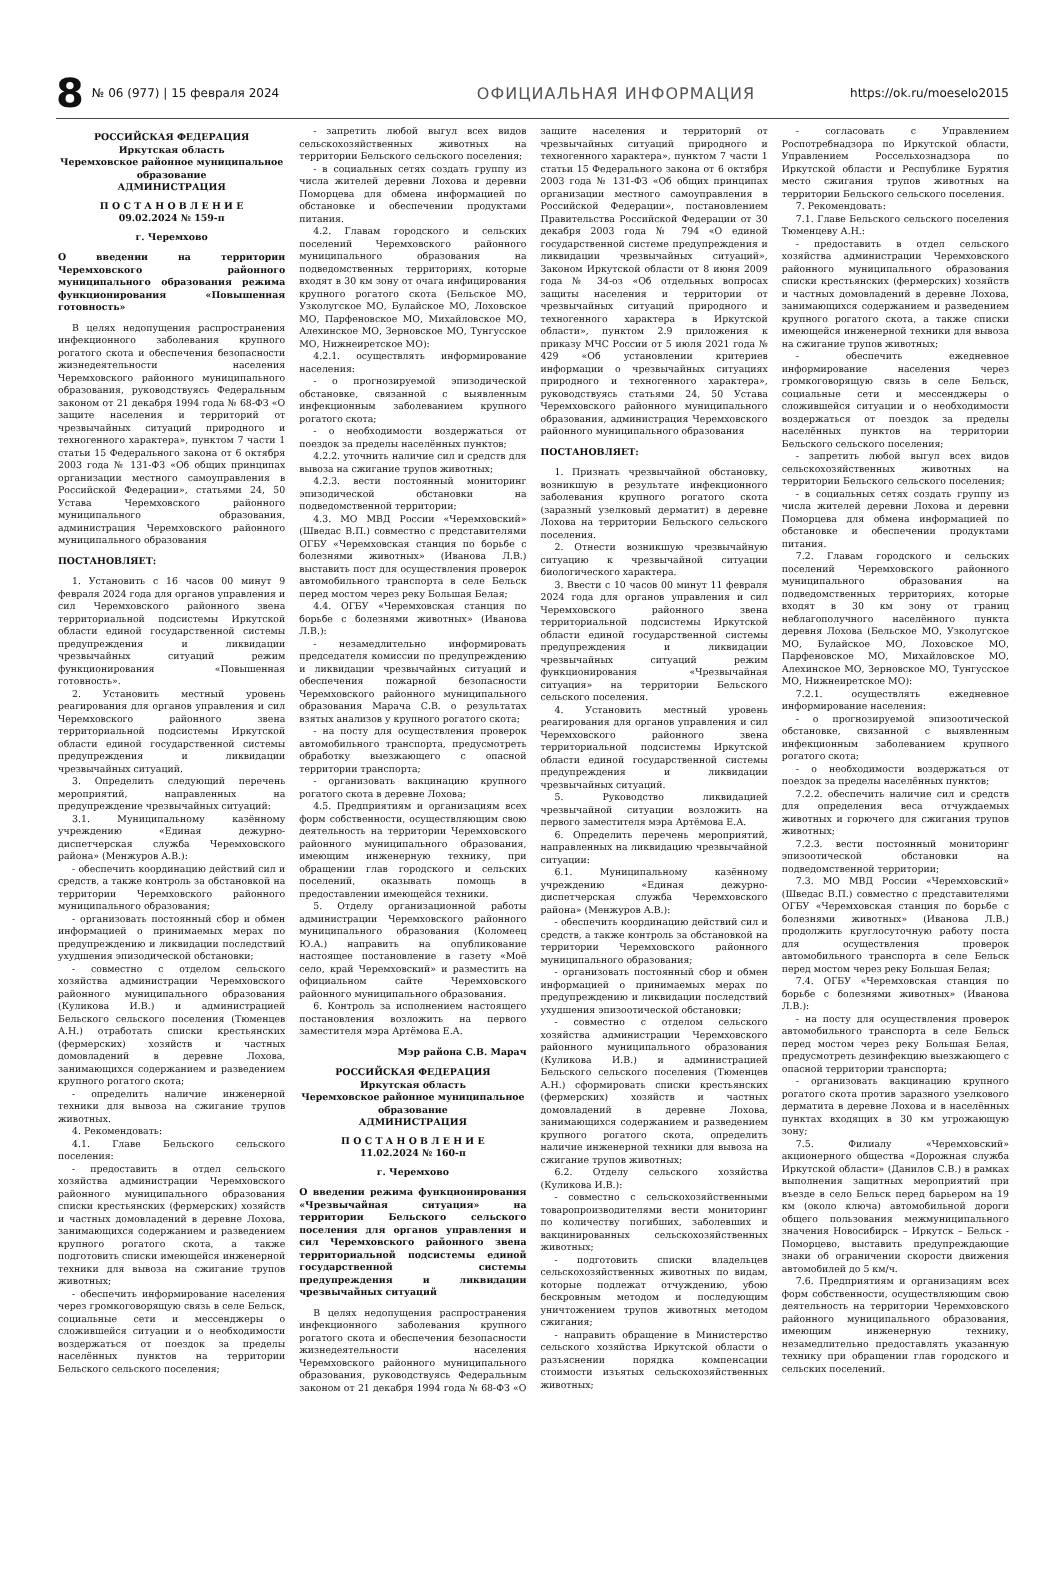8 № 06 (977) | 15 февраля 2024 ОФИЦИАЛЬНАЯ ИНФОРМАЦИЯ https://ok.ru/moeselo2015
РОССИЙСКАЯ ФЕДЕРАЦИЯ
Иркутская область
Черемховское районное муниципальное образование
АДМИНИСТРАЦИЯ
П О С Т А Н О В Л Е Н И Е
09.02.2024 № 159-п
г. Черемхово
О введении на территории Черемховского районного муниципального образования режима функционирования «Повышенная готовность»
В целях недопущения распространения инфекционного заболевания крупного рогатого скота и обеспечения безопасности жизнедеятельности населения Черемховского районного муниципального образования, руководствуясь Федеральным законом от 21 декабря 1994 года № 68-ФЗ «О защите населения и территорий от чрезвычайных ситуаций природного и техногенного характера», пунктом 7 части 1 статьи 15 Федерального закона от 6 октября 2003 года № 131-ФЗ «Об общих принципах организации местного самоуправления в Российской Федерации», статьями 24, 50 Устава Черемховского районного муниципального образования, администрация Черемховского районного муниципального образования
ПОСТАНОВЛЯЕТ:
1. Установить с 16 часов 00 минут 9 февраля 2024 года для органов управления и сил Черемховского районного звена территориальной подсистемы Иркутской области единой государственной системы предупреждения и ликвидации чрезвычайных ситуаций режим функционирования «Повышенная готовность».
2. Установить местный уровень реагирования для органов управления и сил Черемховского районного звена территориальной подсистемы Иркутской области единой государственной системы предупреждения и ликвидации чрезвычайных ситуаций.
3. Определить следующий перечень мероприятий, направленных на предупреждение чрезвычайных ситуаций:
3.1. Муниципальному казённому учреждению «Единая дежурно-диспетчерская служба Черемховского района» (Менжуров А.В.):
- обеспечить координацию действий сил и средств, а также контроль за обстановкой на территории Черемховского районного муниципального образования;
- организовать постоянный сбор и обмен информацией о принимаемых мерах по предупреждению и ликвидации последствий ухудшения эпизодической обстановки;
- совместно с отделом сельского хозяйства администрации Черемховского районного муниципального образования (Куликова И.В.) и администрацией Бельского сельского поселения (Тюменцев А.Н.) отработать списки крестьянских (фермерских) хозяйств и частных домовладений в деревне Лохова, занимающихся содержанием и разведением крупного рогатого скота;
- определить наличие инженерной техники для вывоза на сжигание трупов животных.
4. Рекомендовать:
4.1. Главе Бельского сельского поселения:
- предоставить в отдел сельского хозяйства администрации Черемховского районного муниципального образования списки крестьянских (фермерских) хозяйств и частных домовладений в деревне Лохова, занимающихся содержанием и разведением крупного рогатого скота, а также подготовить списки имеющейся инженерной техники для вывоза на сжигание трупов животных;
- обеспечить информирование населения через громкоговорящую связь в селе Бельск, социальные сети и мессенджеры о сложившейся ситуации и о необходимости воздержаться от поездок за пределы населённых пунктов на территории Бельского сельского поселения;
- запретить любой выгул всех видов сельскохозяйственных животных на территории Бельского сельского поселения;
- в социальных сетях создать группу из числа жителей деревни Лохова и деревни Поморцева для обмена информацией по обстановке и обеспечении продуктами питания.
4.2. Главам городского и сельских поселений Черемховского районного муниципального образования на подведомственных территориях, которые входят в 30 км зону от очага инфицирования крупного рогатого скота (Бельское МО, Узколугское МО, Булайское МО, Лоховское МО, Парфеновское МО, Михайловское МО, Алехинское МО, Зерновское МО, Тунгусское МО, Нижнеиретское МО):
4.2.1. осуществлять информирование населения:
- о прогнозируемой эпизодической обстановке, связанной с выявленным инфекционным заболеванием крупного рогатого скота;
- о необходимости воздержаться от поездок за пределы населённых пунктов;
4.2.2. уточнить наличие сил и средств для вывоза на сжигание трупов животных;
4.2.3. вести постоянный мониторинг эпизодической обстановки на подведомственной территории;
4.3. МО МВД России «Черемховский» (Шведас В.П.) совместно с представителями ОГБУ «Черемховская станция по борьбе с болезнями животных» (Иванова Л.В.) выставить пост для осуществления проверок автомобильного транспорта в селе Бельск перед мостом через реку Большая Белая;
4.4. ОГБУ «Черемховская станция по борьбе с болезнями животных» (Иванова Л.В.):
- незамедлительно информировать председателя комиссии по предупреждению и ликвидации чрезвычайных ситуаций и обеспечения пожарной безопасности Черемховского районного муниципального образования Марача С.В. о результатах взятых анализов у крупного рогатого скота;
- на посту для осуществления проверок автомобильного транспорта, предусмотреть обработку выезжающего с опасной территории транспорта;
- организовать вакцинацию крупного рогатого скота в деревне Лохова;
4.5. Предприятиям и организациям всех форм собственности, осуществляющим свою деятельность на территории Черемховского районного муниципального образования, имеющим инженерную технику, при обращении глав городского и сельских поселений, оказывать помощь в предоставлении имеющейся техники.
5. Отделу организационной работы администрации Черемховского районного муниципального образования (Коломеец Ю.А.) направить на опубликование настоящее постановление в газету «Моё село, край Черемховский» и разместить на официальном сайте Черемховского районного муниципального образования.
6. Контроль за исполнением настоящего постановления возложить на первого заместителя мэра Артёмова Е.А.
Мэр района С.В. Марач
РОССИЙСКАЯ ФЕДЕРАЦИЯ
Иркутская область
Черемховское районное муниципальное образование
АДМИНИСТРАЦИЯ
П О С Т А Н О В Л Е Н И Е
11.02.2024 № 160-п
г. Черемхово
О введении режима функционирования «Чрезвычайная ситуация» на территории Бельского сельского поселения для органов управления и сил Черемховского районного звена территориальной подсистемы единой государственной системы предупреждения и ликвидации чрезвычайных ситуаций
В целях недопущения распространения инфекционного заболевания крупного рогатого скота и обеспечения безопасности жизнедеятельности населения Черемховского районного муниципального образования, руководствуясь Федеральным законом от 21 декабря 1994 года № 68-ФЗ «О защите населения и территорий от чрезвычайных ситуаций природного и техногенного характера», пунктом 7 части 1 статьи 15 Федерального закона от 6 октября 2003 года № 131-ФЗ «Об общих принципах организации местного самоуправления в Российской Федерации», постановлением Правительства Российской Федерации от 30 декабря 2003 года № 794 «О единой государственной системе предупреждения и ликвидации чрезвычайных ситуаций», Законом Иркутской области от 8 июня 2009 года № 34-оз «Об отдельных вопросах защиты населения и территории от чрезвычайных ситуаций природного и техногенного характера в Иркутской области», пунктом 2.9 приложения к приказу МЧС России от 5 июля 2021 года № 429 «Об установлении критериев информации о чрезвычайных ситуациях природного и техногенного характера», руководствуясь статьями 24, 50 Устава Черемховского районного муниципального образования, администрация Черемховского районного муниципального образования
ПОСТАНОВЛЯЕТ:
1. Признать чрезвычайной обстановку, возникшую в результате инфекционного заболевания крупного рогатого скота (заразный узелковый дерматит) в деревне Лохова на территории Бельского сельского поселения.
2. Отнести возникшую чрезвычайную ситуацию к чрезвычайной ситуации биологического характера.
3. Ввести с 10 часов 00 минут 11 февраля 2024 года для органов управления и сил Черемховского районного звена территориальной подсистемы Иркутской области единой государственной системы предупреждения и ликвидации чрезвычайных ситуаций режим функционирования «Чрезвычайная ситуация» на территории Бельского сельского поселения.
4. Установить местный уровень реагирования для органов управления и сил Черемховского районного звена территориальной подсистемы Иркутской области единой государственной системы предупреждения и ликвидации чрезвычайных ситуаций.
5. Руководство ликвидацией чрезвычайной ситуации возложить на первого заместителя мэра Артёмова Е.А.
6. Определить перечень мероприятий, направленных на ликвидацию чрезвычайной ситуации:
6.1. Муниципальному казённому учреждению «Единая дежурно-диспетчерская служба Черемховского района» (Менжуров А.В.):
- обеспечить координацию действий сил и средств, а также контроль за обстановкой на территории Черемховского районного муниципального образования;
- организовать постоянный сбор и обмен информацией о принимаемых мерах по предупреждению и ликвидации последствий ухудшения эпизоотической обстановки;
- совместно с отделом сельского хозяйства администрации Черемховского районного муниципального образования (Куликова И.В.) и администрацией Бельского сельского поселения (Тюменцев А.Н.) сформировать списки крестьянских (фермерских) хозяйств и частных домовладений в деревне Лохова, занимающихся содержанием и разведением крупного рогатого скота, определить наличие инженерной техники для вывоза на сжигание трупов животных;
6.2. Отделу сельского хозяйства (Куликова И.В.):
- совместно с сельскохозяйственными товаропроизводителями вести мониторинг по количеству погибших, заболевших и вакцинированных сельскохозяйственных животных;
- подготовить списки владельцев сельскохозяйственных животных по видам, которые подлежат отчуждению, убою бескровным методом и последующим уничтожением трупов животных методом сжигания;
- направить обращение в Министерство сельского хозяйства Иркутской области о разъяснении порядка компенсации стоимости изъятых сельскохозяйственных животных;
- согласовать с Управлением Роспотребнадзора по Иркутской области, Управлением Россельхознадзора по Иркутской области и Республике Бурятия место сжигания трупов животных на территории Бельского сельского поселения.
7. Рекомендовать:
7.1. Главе Бельского сельского поселения Тюменцеву А.Н.:
- предоставить в отдел сельского хозяйства администрации Черемховского районного муниципального образования списки крестьянских (фермерских) хозяйств и частных домовладений в деревне Лохова, занимающихся содержанием и разведением крупного рогатого скота, а также списки имеющейся инженерной техники для вывоза на сжигание трупов животных;
- обеспечить ежедневное информирование населения через громкоговорящую связь в селе Бельск, социальные сети и мессенджеры о сложившейся ситуации и о необходимости воздержаться от поездок за пределы населённых пунктов на территории Бельского сельского поселения;
- запретить любой выгул всех видов сельскохозяйственных животных на территории Бельского сельского поселения;
- в социальных сетях создать группу из числа жителей деревни Лохова и деревни Поморцева для обмена информацией по обстановке и обеспечении продуктами питания.
7.2. Главам городского и сельских поселений Черемховского районного муниципального образования на подведомственных территориях, которые входят в 30 км зону от границ неблагополучного населённого пункта деревня Лохова (Бельское МО, Узколугское МО, Булайское МО, Лоховское МО, Парфеновское МО, Михайловское МО, Алехинское МО, Зерновское МО, Тунгусское МО, Нижнеиретское МО):
7.2.1. осуществлять ежедневное информирование населения:
- о прогнозируемой эпизоотической обстановке, связанной с выявленным инфекционным заболеванием крупного рогатого скота;
- о необходимости воздержаться от поездок за пределы населённых пунктов;
7.2.2. обеспечить наличие сил и средств для определения веса отчуждаемых животных и горючего для сжигания трупов животных;
7.2.3. вести постоянный мониторинг эпизоотической обстановки на подведомственной территории;
7.3. МО МВД России «Черемховский» (Шведас В.П.) совместно с представителями ОГБУ «Черемховская станция по борьбе с болезнями животных» (Иванова Л.В.) продолжить круглосуточную работу поста для осуществления проверок автомобильного транспорта в селе Бельск перед мостом через реку Большая Белая;
7.4. ОГБУ «Черемховская станция по борьбе с болезнями животных» (Иванова Л.В.):
- на посту для осуществления проверок автомобильного транспорта в селе Бельск перед мостом через реку Большая Белая, предусмотреть дезинфекцию выезжающего с опасной территории транспорта;
- организовать вакцинацию крупного рогатого скота против заразного узелкового дерматита в деревне Лохова и в населённых пунктах входящих в 30 км угрожающую зону;
7.5. Филиалу «Черемховский» акционерного общества «Дорожная служба Иркутской области» (Данилов С.В.) в рамках выполнения защитных мероприятий при въезде в село Бельск перед барьером на 19 км (около ключа) автомобильной дороги общего пользования межмуниципального значения Новосибирск – Иркутск – Бельск - Поморцево, выставить предупреждающие знаки об ограничении скорости движения автомобилей до 5 км/ч.
7.6. Предприятиям и организациям всех форм собственности, осуществляющим свою деятельность на территории Черемховского районного муниципального образования, имеющим инженерную технику, незамедлительно предоставлять указанную технику при обращении глав городского и сельских поселений.